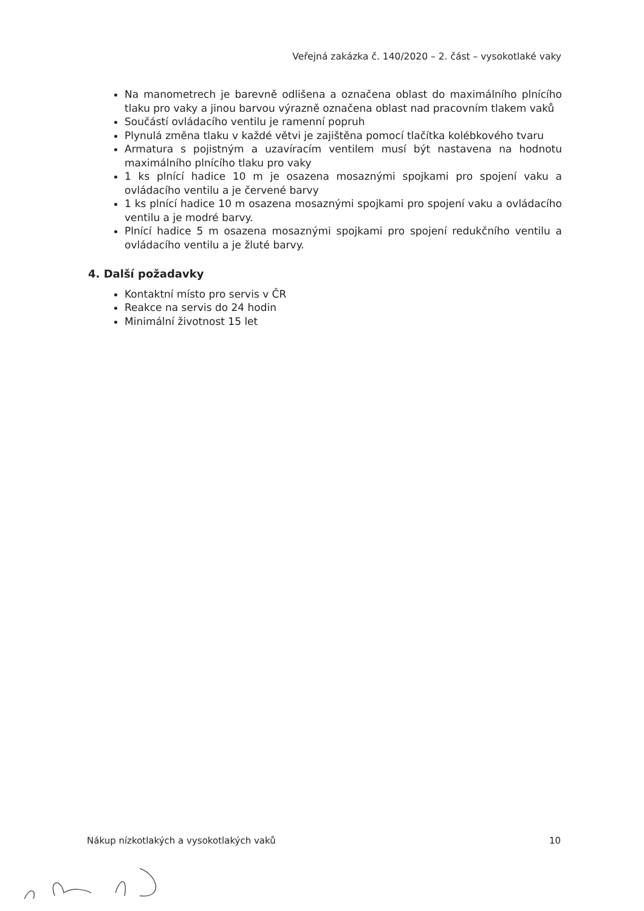Veřejná zakázka č. 140/2020 – 2. část – vysokotlaké vaky
Na manometrech je barevně odlišena a označena oblast do maximálního plnícího tlaku pro vaky a jinou barvou výrazně označena oblast nad pracovním tlakem vaků
Součástí ovládacího ventilu je ramenní popruh
Plynulá změna tlaku v každé větvi je zajištěna pomocí tlačítka kolébkového tvaru
Armatura s pojistným a uzavíracím ventilem musí být nastavena na hodnotu maximálního plnícího tlaku pro vaky
1 ks plnící hadice 10 m je osazena mosaznými spojkami pro spojení vaku a ovládacího ventilu a je červené barvy
1 ks plnící hadice 10 m osazena mosaznými spojkami pro spojení vaku a ovládacího ventilu a je modré barvy.
Plnící hadice 5 m osazena mosaznými spojkami pro spojení redukčního ventilu a ovládacího ventilu a je žluté barvy.
4. Další požadavky
Kontaktní místo pro servis v ČR
Reakce na servis do 24 hodin
Minimální životnost 15 let
Nákup nízkotlakých a vysokotlakých vaků 10